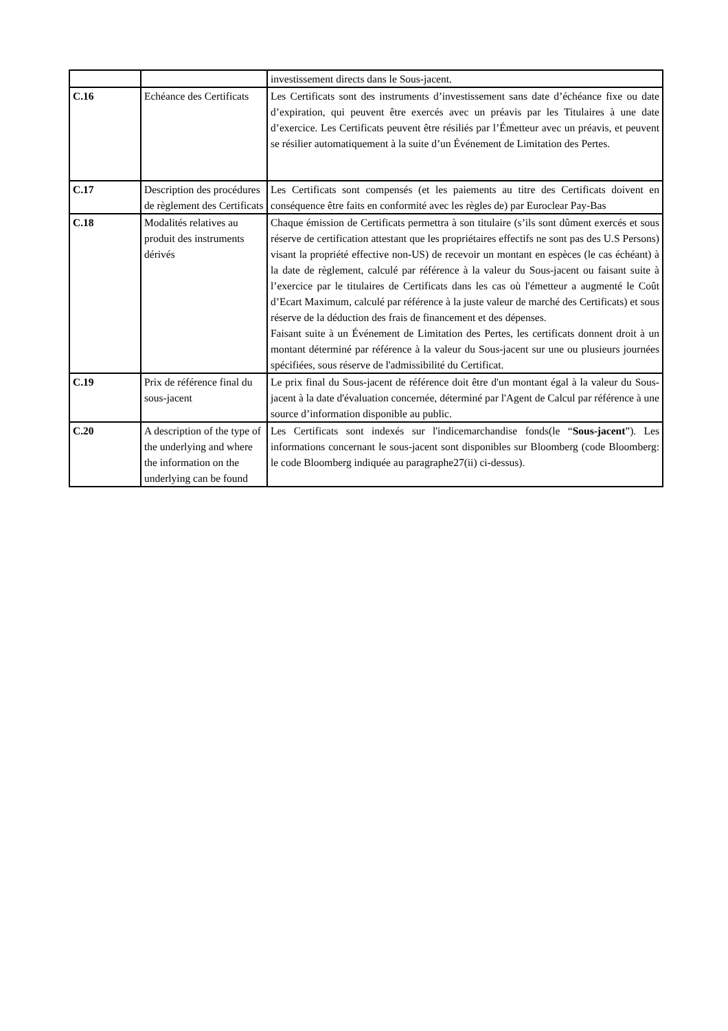| | | investissement directs dans le Sous-jacent. |
| C.16 | Echéance des Certificats | Les Certificats sont des instruments d’investissement sans date d’échéance fixe ou date d’expiration, qui peuvent être exercés avec un préavis par les Titulaires à une date d’exercice. Les Certificats peuvent être résiliés par l’Émetteur avec un préavis, et peuvent se résilier automatiquement à la suite d’un Événement de Limitation des Pertes. |
| C.17 | Description des procédures de règlement des Certificats | Les Certificats sont compensés (et les paiements au titre des Certificats doivent en conséquence être faits en conformité avec les règles de) par Euroclear Pay-Bas |
| C.18 | Modalités relatives au produit des instruments dérivés | Chaque émission de Certificats permettra à son titulaire (s’ils sont dûment exercés et sous réserve de certification attestant que les propriétaires effectifs ne sont pas des U.S Persons) visant la propriété effective non-US) de recevoir un montant en espèces (le cas échéant) à la date de règlement, calculé par référence à la valeur du Sous-jacent ou faisant suite à l’exercice par le titulaires de Certificats dans les cas où l'émetteur a augmenté le Coût d’Ecart Maximum, calculé par référence à la juste valeur de marché des Certificats) et sous réserve de la déduction des frais de financement et des dépenses. Faisant suite à un Événement de Limitation des Pertes, les certificats donnent droit à un montant déterminé par référence à la valeur du Sous-jacent sur une ou plusieurs journées spécifiées, sous réserve de l'admissibilité du Certificat. |
| C.19 | Prix de référence final du sous-jacent | Le prix final du Sous-jacent de référence doit être d'un montant égal à la valeur du Sous-jacent à la date d'évaluation concernée, déterminé par l'Agent de Calcul par référence à une source d’information disponible au public. |
| C.20 | A description of the type of the underlying and where the information on the underlying can be found | Les Certificats sont indexés sur l'indicemarchandise fonds(le “ Sous-jacent ”). Les informations concernant le sous-jacent sont disponibles sur Bloomberg (code Bloomberg: le code Bloomberg indiquée au paragraphe27(ii) ci-dessus). |